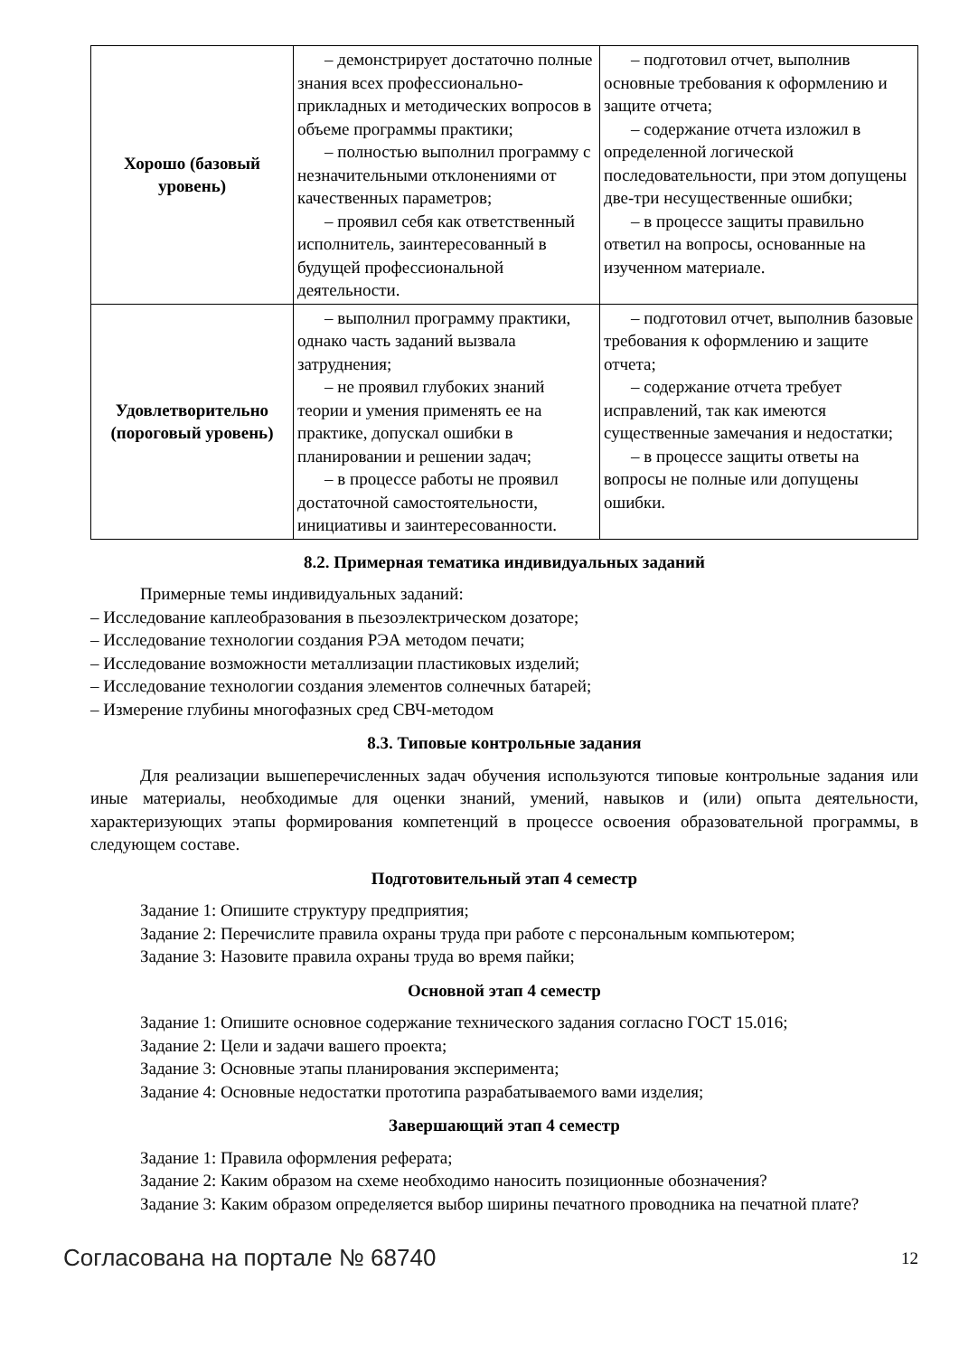| Хорошо (базовый уровень) | – демонстрирует достаточно полные знания всех профессионально-прикладных и методических вопросов в объеме программы практики; – полностью выполнил программу с незначительными отклонениями от качественных параметров; – проявил себя как ответственный исполнитель, заинтересованный в будущей профессиональной деятельности. | – подготовил отчет, выполнив основные требования к оформлению и защите отчета; – содержание отчета изложил в определенной логической последовательности, при этом допущены две-три несущественные ошибки; – в процессе защиты правильно ответил на вопросы, основанные на изученном материале. |
| Удовлетворительно (пороговый уровень) | – выполнил программу практики, однако часть заданий вызвала затруднения; – не проявил глубоких знаний теории и умения применять ее на практике, допускал ошибки в планировании и решении задач; – в процессе работы не проявил достаточной самостоятельности, инициативы и заинтересованности. | – подготовил отчет, выполнив базовые требования к оформлению и защите отчета; – содержание отчета требует исправлений, так как имеются существенные замечания и недостатки; – в процессе защиты ответы на вопросы не полные или допущены ошибки. |
8.2. Примерная тематика индивидуальных заданий
Примерные темы индивидуальных заданий:
– Исследование каплеобразования в пьезоэлектрическом дозаторе;
– Исследование технологии создания РЭА методом печати;
– Исследование возможности металлизации пластиковых изделий;
– Исследование технологии создания элементов солнечных батарей;
– Измерение глубины многофазных сред СВЧ-методом
8.3. Типовые контрольные задания
Для реализации вышеперечисленных задач обучения используются типовые контрольные задания или иные материалы, необходимые для оценки знаний, умений, навыков и (или) опыта деятельности, характеризующих этапы формирования компетенций в процессе освоения образовательной программы, в следующем составе.
Подготовительный этап 4 семестр
Задание 1: Опишите структуру предприятия;
Задание 2: Перечислите правила охраны труда при работе с персональным компьютером;
Задание 3: Назовите правила охраны труда во время пайки;
Основной этап 4 семестр
Задание 1: Опишите основное содержание технического задания согласно ГОСТ 15.016;
Задание 2: Цели и задачи вашего проекта;
Задание 3: Основные этапы планирования эксперимента;
Задание 4: Основные недостатки прототипа разрабатываемого вами изделия;
Завершающий этап 4 семестр
Задание 1: Правила оформления реферата;
Задание 2: Каким образом на схеме необходимо наносить позиционные обозначения?
Задание 3: Каким образом определяется выбор ширины печатного проводника на печатной плате?
Согласована на портале № 68740 12